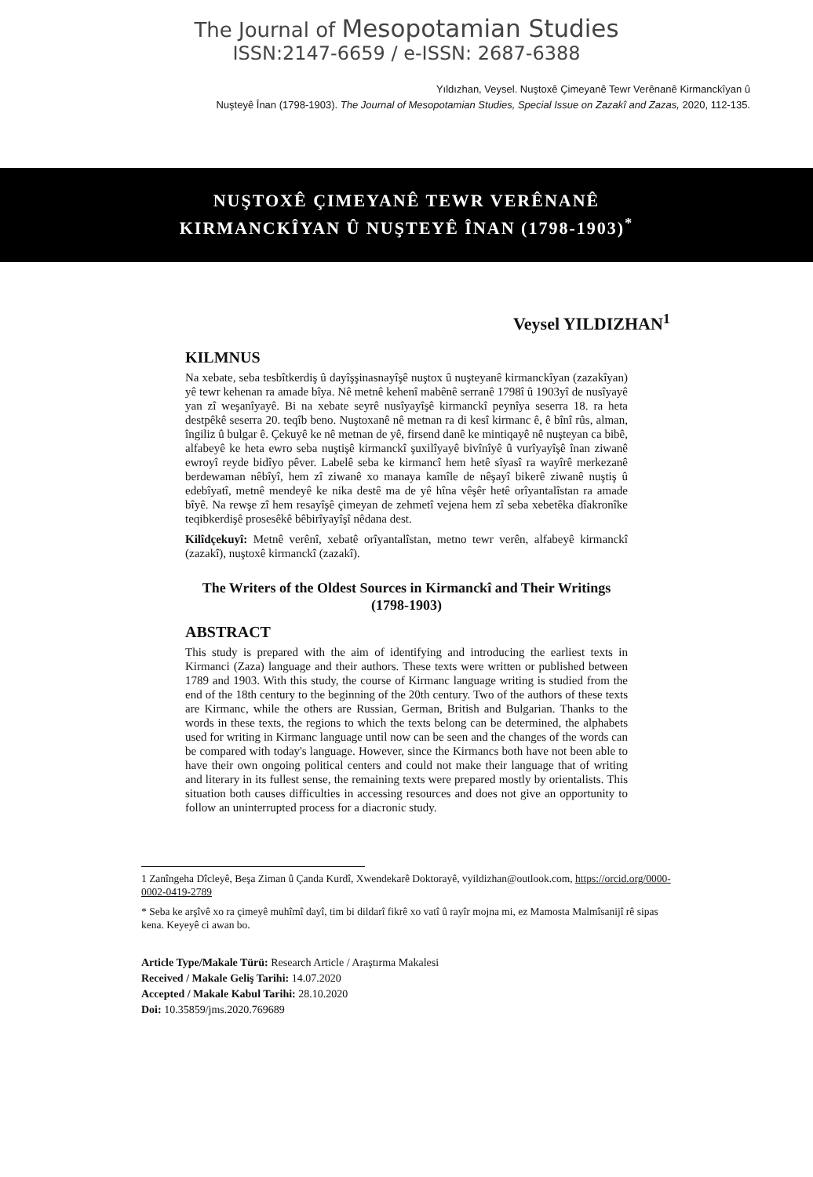The Journal of Mesopotamian Studies
ISSN:2147-6659 / e-ISSN: 2687-6388
Yıldızhan, Veysel. Nuştoxê Çimeyanê Tewr Verênanê Kirmanckîyan û
Nuşteyê Înan (1798-1903). The Journal of Mesopotamian Studies, Special Issue on Zazakî and Zazas, 2020, 112-135.
NUŞTOXÊ ÇIMEYANÊ TEWR VERÊNANÊ
KIRMANCKÎYAN Û NUŞTEYÊ ÎNAN (1798-1903)<sup>*</sup>
Veysel YILDIZHAN<sup>1</sup>
KILMNUS
Na xebate, seba tesbîtkerdiş û dayîşşinasnayîşê nuştox û nuşteyanê kirmanckîyan (zazakîyan) yê tewr kehenan ra amade bîya. Nê metnê kehenî mabênê serranê 1798î û 1903yî de nusîyayê yan zî weşanîyayê. Bi na xebate seyrê nusîyayîşê kirmanckî peynîya seserra 18. ra heta destpêkê seserra 20. teqîb beno. Nuştoxanê nê metnan ra di kesî kirmanc ê, ê bînî rûs, alman, îngiliz û bulgar ê. Çekuyê ke nê metnan de yê, firsend danê ke mintiqayê nê nuşteyan ca bibê, alfabeyê ke heta ewro seba nuştişê kirmanckî şuxilîyayê bivînîyê û vurîyayîşê înan ziwanê ewroyî reyde bidîyo pêver. Labelê seba ke kirmancî hem hetê sîyasî ra wayîrê merkezanê berdewaman nêbîyî, hem zî ziwanê xo manaya kamîle de nêşayî bikerê ziwanê nuştiş û edebîyatî, metnê mendeyê ke nika destê ma de yê hîna vêşêr hetê orîyantalîstan ra amade bîyê. Na rewşe zî hem resayîşê çimeyan de zehmetî vejena hem zî seba xebetêka dîakronîke teqibkerdişê prosesêkê bêbirîyayîşî nêdana dest.
Kilîdçekuyî: Metnê verênî, xebatê orîyantalîstan, metno tewr verên, alfabeyê kirmanckî (zazakî), nuştoxê kirmanckî (zazakî).
The Writers of the Oldest Sources in Kirmanckî and Their Writings
(1798-1903)
ABSTRACT
This study is prepared with the aim of identifying and introducing the earliest texts in Kirmanci (Zaza) language and their authors. These texts were written or published between 1789 and 1903. With this study, the course of Kirmanc language writing is studied from the end of the 18th century to the beginning of the 20th century. Two of the authors of these texts are Kirmanc, while the others are Russian, German, British and Bulgarian. Thanks to the words in these texts, the regions to which the texts belong can be determined, the alphabets used for writing in Kirmanc language until now can be seen and the changes of the words can be compared with today's language. However, since the Kirmancs both have not been able to have their own ongoing political centers and could not make their language that of writing and literary in its fullest sense, the remaining texts were prepared mostly by orientalists. This situation both causes difficulties in accessing resources and does not give an opportunity to follow an uninterrupted process for a diacronic study.
1 Zanîngeha Dîcleyê, Beşa Ziman û Çanda Kurdî, Xwendekarê Doktorayê, vyildizhan@outlook.com, https://orcid.org/0000-0002-0419-2789
* Seba ke arşîvê xo ra çimeyê muhîmî dayî, tim bi dildarî fikrê xo vatî û rayîr mojna mi, ez Mamosta Malmîsanijî rê sipas kena. Keyeyê ci awan bo.
Article Type/Makale Türü: Research Article / Araştırma Makalesi
Received / Makale Geliş Tarihi: 14.07.2020
Accepted / Makale Kabul Tarihi: 28.10.2020
Doi: 10.35859/jms.2020.769689